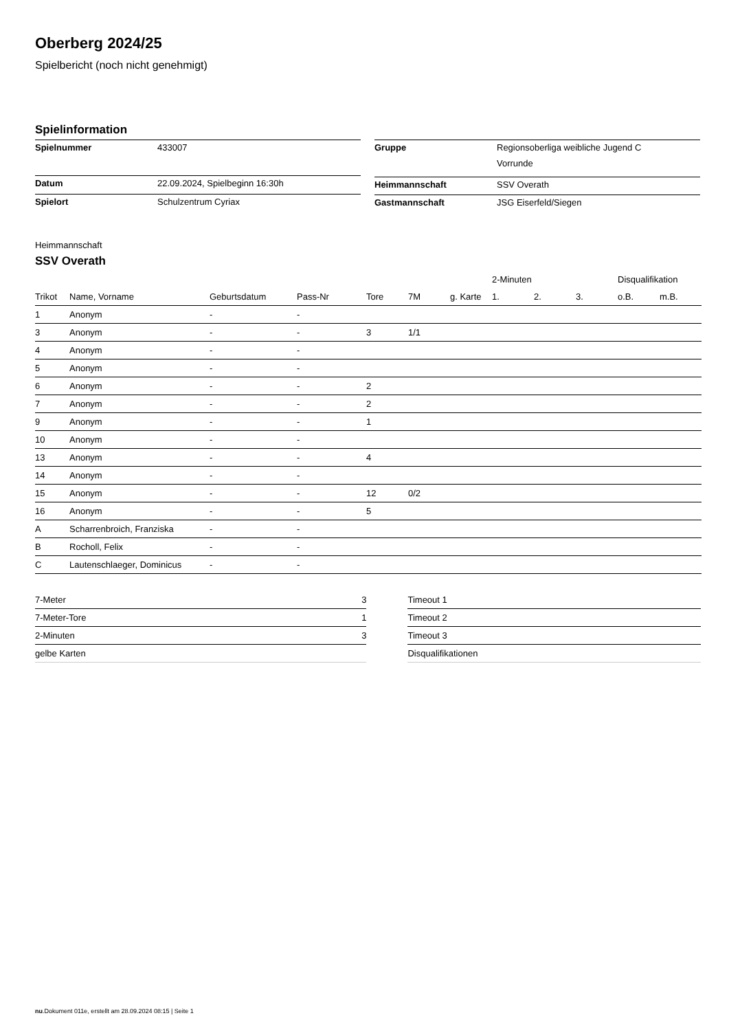Oberberg 2024/25
Spielbericht (noch nicht genehmigt)
Spielinformation
| Spielnummer | 433007 |
| Datum | 22.09.2024, Spielbeginn 16:30h |
| Spielort | Schulzentrum Cyriax |
| Gruppe | Regionsoberliga weibliche Jugend C Vorrunde |
| Heimmannschaft | SSV Overath |
| Gastmannschaft | JSG Eiserfeld/Siegen |
Heimmannschaft
SSV Overath
| | | | | | | | 2-Minuten | | | Disqualifikation | |
| --- | --- | --- | --- | --- | --- | --- | --- | --- | --- | --- | --- |
| Trikot | Name, Vorname | Geburtsdatum | Pass-Nr | Tore | 7M | g. Karte | 1. | 2. | 3. | o.B. | m.B. |
| 1 | Anonym | - | - | | | | | | | | |
| 3 | Anonym | - | - | 3 | 1/1 | | | | | | |
| 4 | Anonym | - | - | | | | | | | | |
| 5 | Anonym | - | - | | | | | | | | |
| 6 | Anonym | - | - | 2 | | | | | | | |
| 7 | Anonym | - | - | 2 | | | | | | | |
| 9 | Anonym | - | - | 1 | | | | | | | |
| 10 | Anonym | - | - | | | | | | | | |
| 13 | Anonym | - | - | 4 | | | | | | | |
| 14 | Anonym | - | - | | | | | | | | |
| 15 | Anonym | - | - | 12 | 0/2 | | | | | | |
| 16 | Anonym | - | - | 5 | | | | | | | |
| A | Scharrenbroich, Franziska | - | - | | | | | | | | |
| B | Rocholl, Felix | - | - | | | | | | | | |
| C | Lautenschlaeger, Dominicus | - | - | | | | | | | | |
| 7-Meter | 3 |
| 7-Meter-Tore | 1 |
| 2-Minuten | 3 |
| gelbe Karten | |
| Timeout 1 |
| Timeout 2 |
| Timeout 3 |
| Disqualifikationen |
nu.Dokument 011e, erstellt am 28.09.2024 08:15 | Seite 1